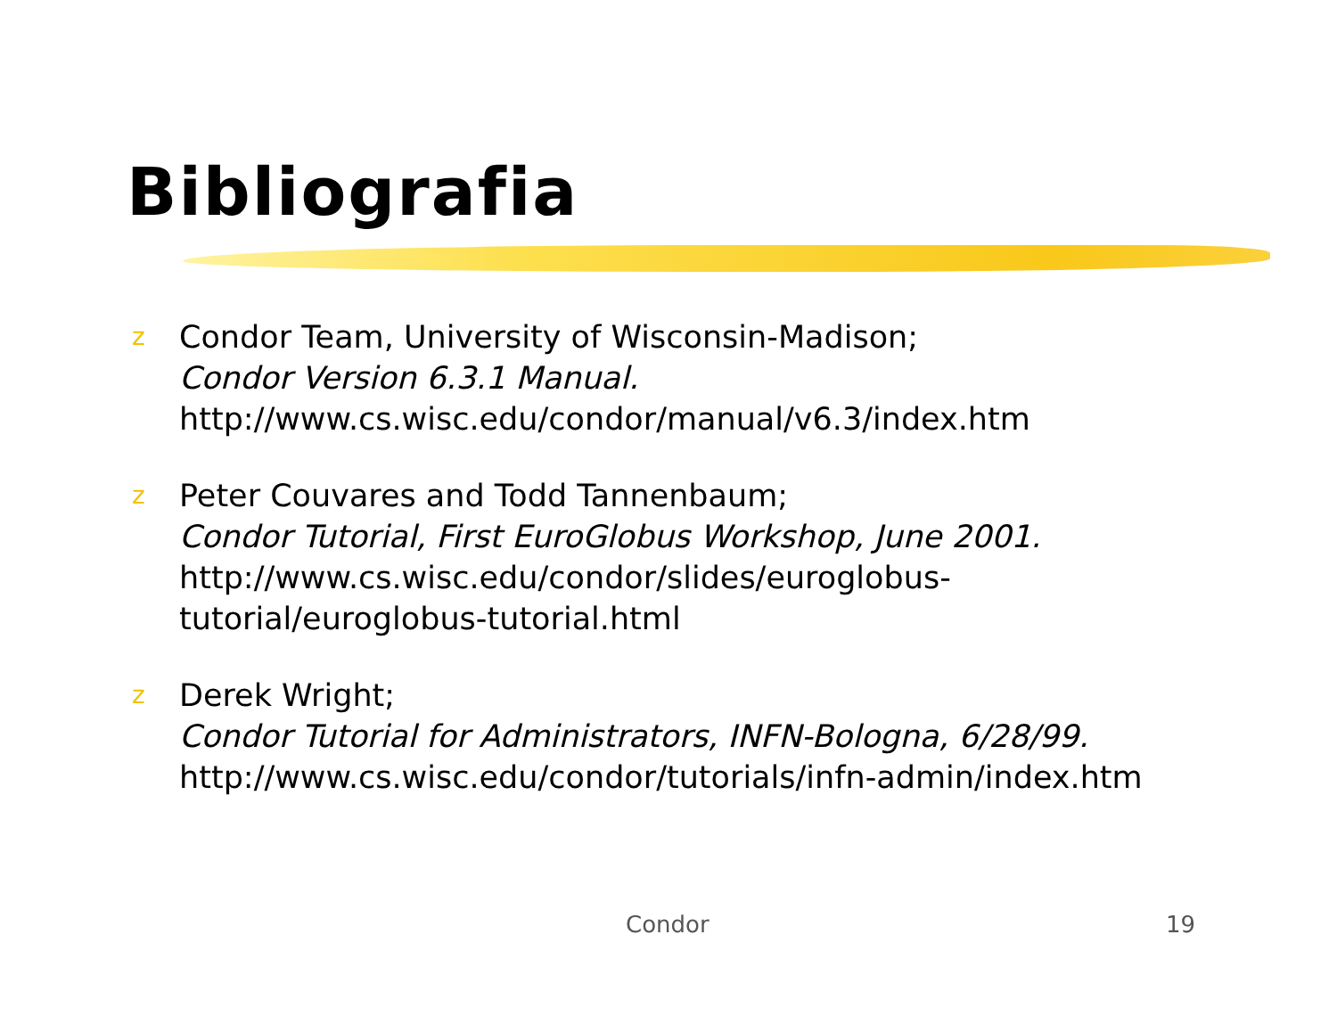Bibliografia
z
Condor Team, University of Wisconsin-Madison;
Condor Version 6.3.1 Manual.
http://www.cs.wisc.edu/condor/manual/v6.3/index.htm
z
Peter Couvares and Todd Tannenbaum;
Condor Tutorial, First EuroGlobus Workshop, June 2001.
http://www.cs.wisc.edu/condor/slides/euroglobus-
tutorial/euroglobus-tutorial.html
z
Derek Wright;
Condor Tutorial for Administrators, INFN-Bologna, 6/28/99.
http://www.cs.wisc.edu/condor/tutorials/infn-admin/index.htm
Condor 19